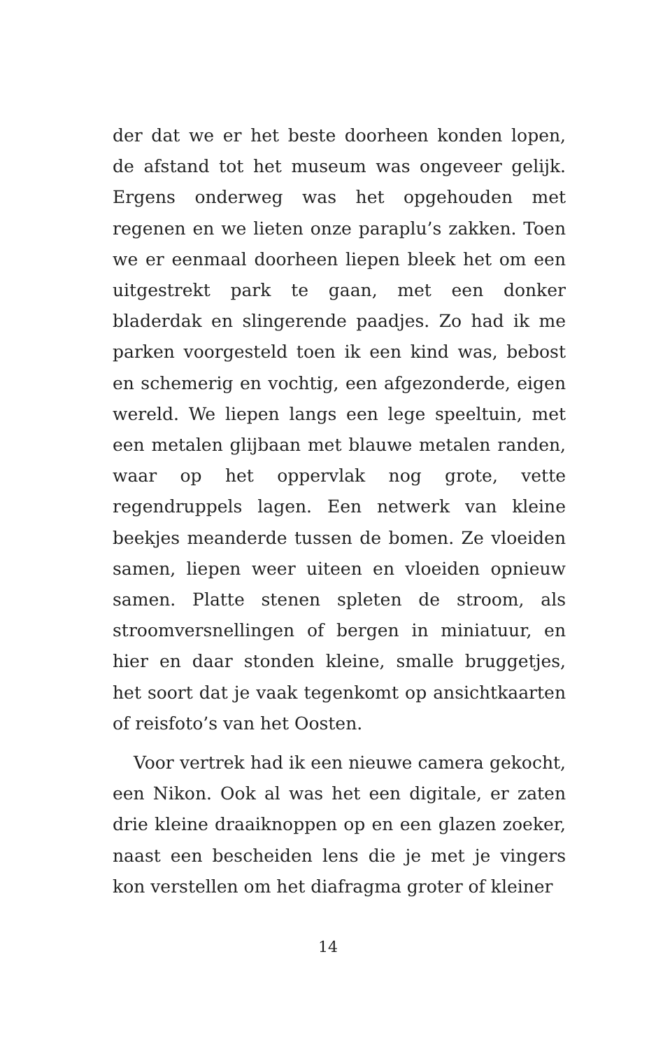der dat we er het beste doorheen konden lopen, de afstand tot het museum was ongeveer gelijk. Ergens onderweg was het opgehouden met regenen en we lieten onze paraplu’s zakken. Toen we er eenmaal doorheen liepen bleek het om een uitgestrekt park te gaan, met een donker bladerdak en slingerende paadjes. Zo had ik me parken voorgesteld toen ik een kind was, bebost en schemerig en vochtig, een afgezonderde, eigen wereld. We liepen langs een lege speeltuin, met een metalen glijbaan met blauwe metalen randen, waar op het oppervlak nog grote, vette regendruppels lagen. Een netwerk van kleine beekjes meanderde tussen de bomen. Ze vloeiden samen, liepen weer uiteen en vloeiden opnieuw samen. Platte stenen spleten de stroom, als stroomversnellingen of bergen in miniatuur, en hier en daar stonden kleine, smalle bruggetjes, het soort dat je vaak tegenkomt op ansichtkaarten of reisfoto’s van het Oosten.
Voor vertrek had ik een nieuwe camera gekocht, een Nikon. Ook al was het een digitale, er zaten drie kleine draaiknoppen op en een glazen zoeker, naast een bescheiden lens die je met je vingers kon verstellen om het diafragma groter of kleiner
14